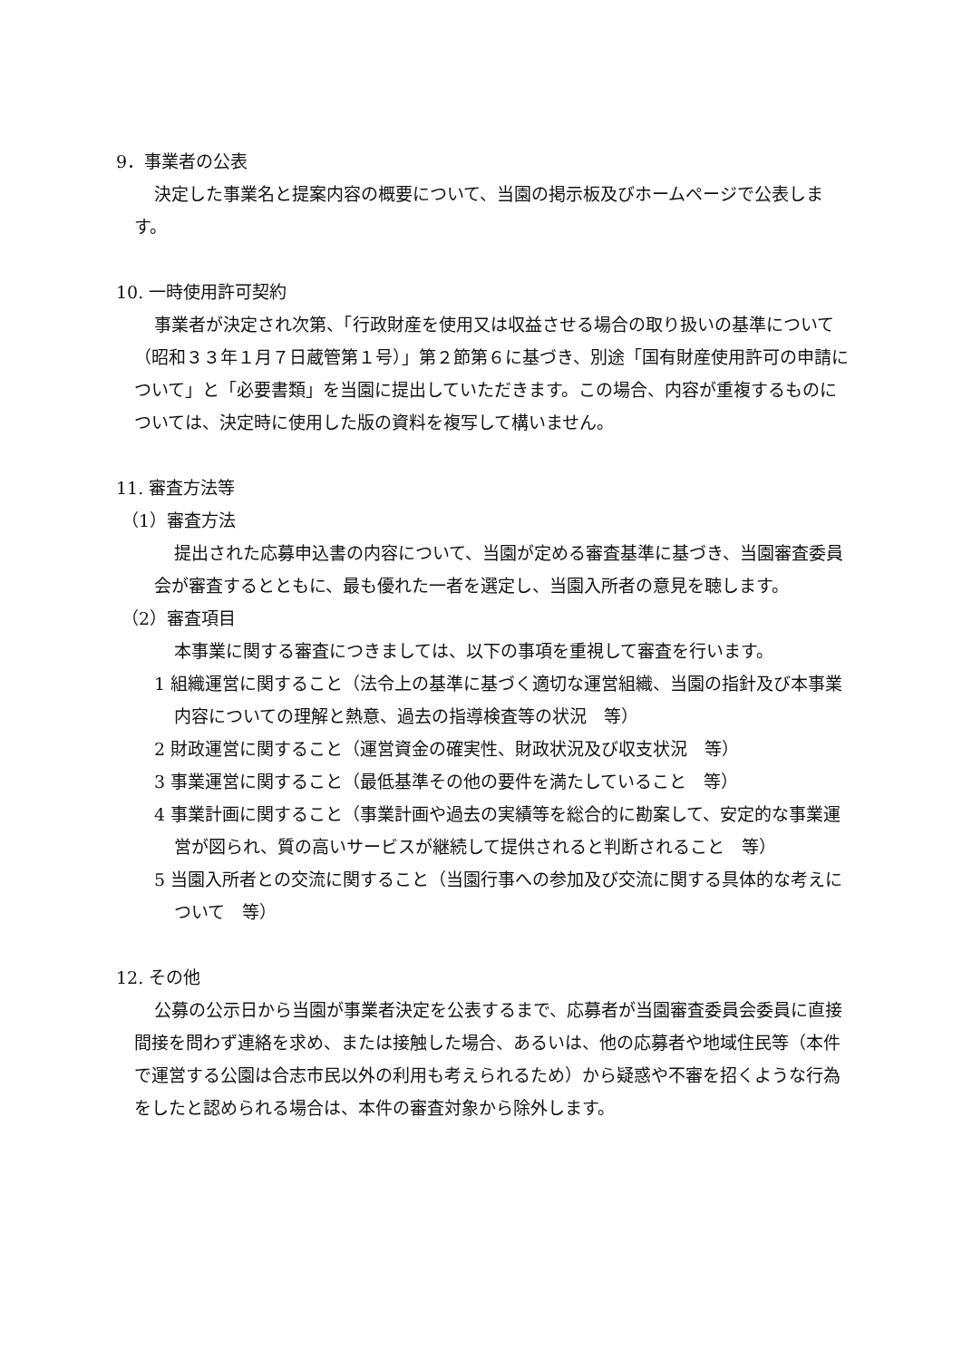9．事業者の公表
決定した事業名と提案内容の概要について、当園の掲示板及びホームページで公表します。
10. 一時使用許可契約
事業者が決定され次第、「行政財産を使用又は収益させる場合の取り扱いの基準について（昭和３３年１月７日蔵管第１号）」第２節第６に基づき、別途「国有財産使用許可の申請について」と「必要書類」を当園に提出していただきます。この場合、内容が重複するものについては、決定時に使用した版の資料を複写して構いません。
11. 審査方法等
（1）審査方法
提出された応募申込書の内容について、当園が定める審査基準に基づき、当園審査委員会が審査するとともに、最も優れた一者を選定し、当園入所者の意見を聴します。
（2）審査項目
本事業に関する審査につきましては、以下の事項を重視して審査を行います。
1 組織運営に関すること（法令上の基準に基づく適切な運営組織、当園の指針及び本事業内容についての理解と熱意、過去の指導検査等の状況　等）
2 財政運営に関すること（運営資金の確実性、財政状況及び収支状況　等）
3 事業運営に関すること（最低基準その他の要件を満たしていること　等）
4 事業計画に関すること（事業計画や過去の実績等を総合的に勘案して、安定的な事業運営が図られ、質の高いサービスが継続して提供されると判断されること　等）
5 当園入所者との交流に関すること（当園行事への参加及び交流に関する具体的な考えについて　等）
12. その他
公募の公示日から当園が事業者決定を公表するまで、応募者が当園審査委員会委員に直接間接を問わず連絡を求め、または接触した場合、あるいは、他の応募者や地域住民等（本件で運営する公園は合志市民以外の利用も考えられるため）から疑惑や不審を招くような行為をしたと認められる場合は、本件の審査対象から除外します。